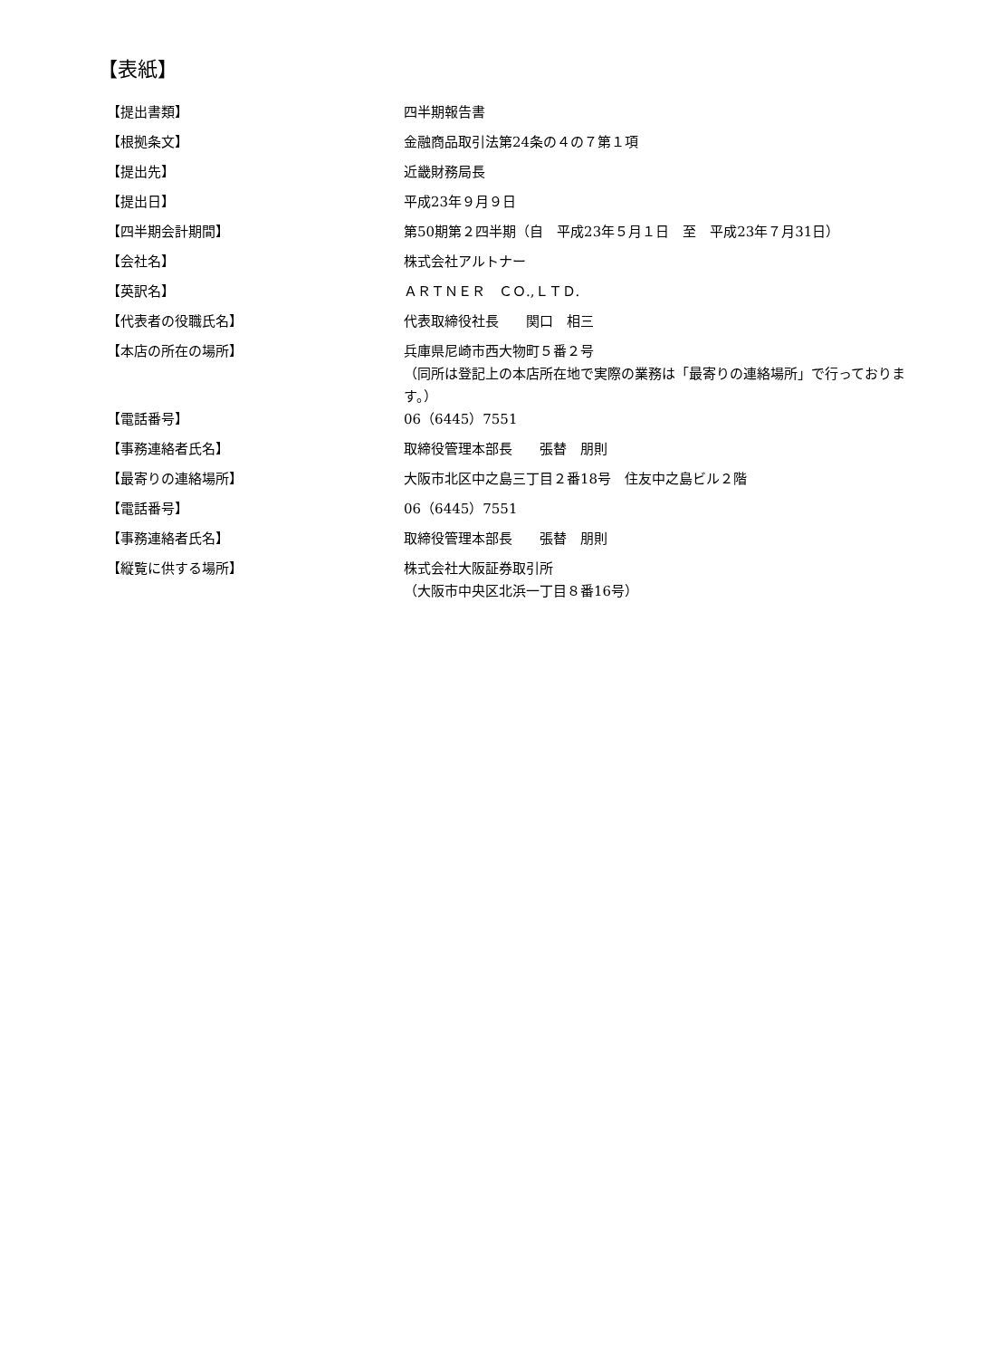【表紙】
| 【提出書類】 | 四半期報告書 |
| 【根拠条文】 | 金融商品取引法第24条の４の７第１項 |
| 【提出先】 | 近畿財務局長 |
| 【提出日】 | 平成23年９月９日 |
| 【四半期会計期間】 | 第50期第２四半期（自 平成23年５月１日 至 平成23年７月31日） |
| 【会社名】 | 株式会社アルトナー |
| 【英訳名】 | ＡＲＴＮＥＲ ＣＯ.,ＬＴＤ. |
| 【代表者の役職氏名】 | 代表取締役社長 関口 相三 |
| 【本店の所在の場所】 | 兵庫県尼崎市西大物町５番２号 （同所は登記上の本店所在地で実際の業務は「最寄りの連絡場所」で行っております。） |
| 【電話番号】 | 06（6445）7551 |
| 【事務連絡者氏名】 | 取締役管理本部長 張替 朋則 |
| 【最寄りの連絡場所】 | 大阪市北区中之島三丁目２番18号 住友中之島ビル２階 |
| 【電話番号】 | 06（6445）7551 |
| 【事務連絡者氏名】 | 取締役管理本部長 張替 朋則 |
| 【縦覧に供する場所】 | 株式会社大阪証券取引所 （大阪市中央区北浜一丁目８番16号） |